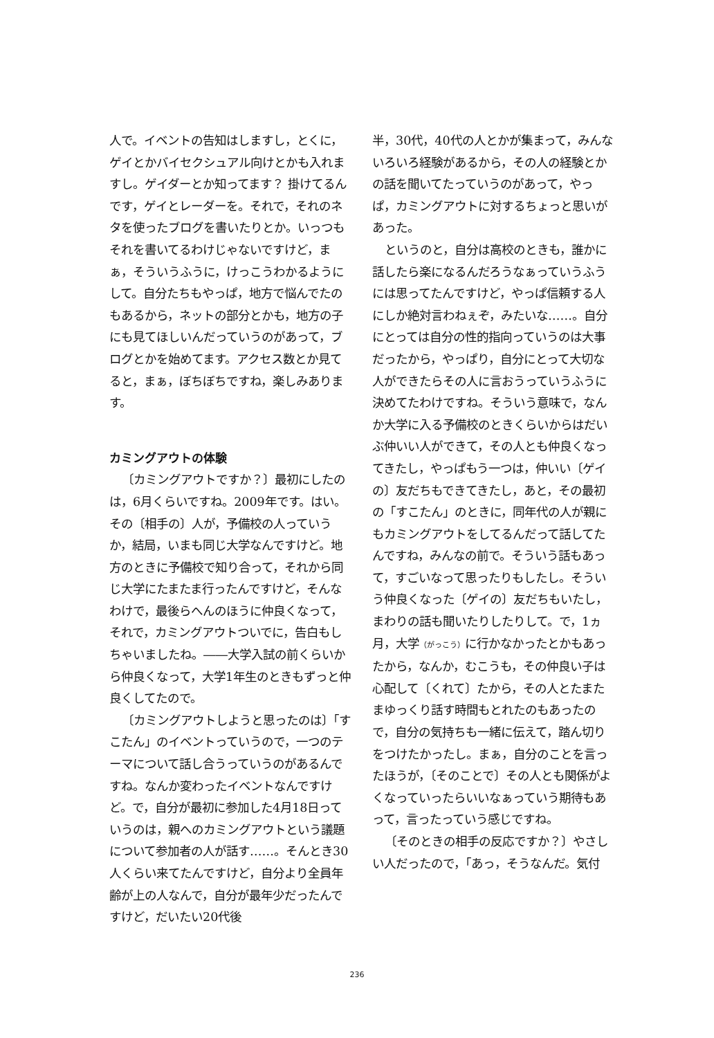人で。イベントの告知はしますし，とくに，ゲイとかバイセクシュアル向けとかも入れますし。ゲイダーとか知ってます？ 掛けてるんです，ゲイとレーダーを。それで，それのネタを使ったブログを書いたりとか。いっつもそれを書いてるわけじゃないですけど，まぁ，そういうふうに，けっこうわかるようにして。自分たちもやっぱ，地方で悩んでたのもあるから，ネットの部分とかも，地方の子にも見てほしいんだっていうのがあって，ブログとかを始めてます。アクセス数とか見てると，まぁ，ぼちぼちですね，楽しみあります。
カミングアウトの体験
〔カミングアウトですか？〕最初にしたのは，6月くらいですね。2009年です。はい。その〔相手の〕人が，予備校の人っていうか，結局，いまも同じ大学なんですけど。地方のときに予備校で知り合って，それから同じ大学にたまたま行ったんですけど，そんなわけで，最後らへんのほうに仲良くなって，それで，カミングアウトついでに，告白もしちゃいましたね。――大学入試の前くらいから仲良くなって，大学1年生のときもずっと仲良くしてたので。
〔カミングアウトしようと思ったのは〕「すこたん」のイベントっていうので，一つのテーマについて話し合うっていうのがあるんですね。なんか変わったイベントなんですけど。で，自分が最初に参加した4月18日っていうのは，親へのカミングアウトという議題について参加者の人が話す……。そんとき30人くらい来てたんですけど，自分より全員年齢が上の人なんで，自分が最年少だったんですけど，だいたい20代後
半，30代，40代の人とかが集まって，みんないろいろ経験があるから，その人の経験とかの話を聞いてたっていうのがあって，やっぱ，カミングアウトに対するちょっと思いがあった。
というのと，自分は高校のときも，誰かに話したら楽になるんだろうなぁっていうふうには思ってたんですけど，やっぱ信頼する人にしか絶対言わねぇぞ，みたいな……。自分にとっては自分の性的指向っていうのは大事だったから，やっぱり，自分にとって大切な人ができたらその人に言おうっていうふうに決めてたわけですね。そういう意味で，なんか大学に入る予備校のときくらいからはだいぶ仲いい人ができて，その人とも仲良くなってきたし，やっぱもう一つは，仲いい〔ゲイの〕友だちもできてきたし，あと，その最初の「すこたん」のときに，同年代の人が親にもカミングアウトをしてるんだって話してたんですね，みんなの前で。そういう話もあって，すごいなって思ったりもしたし。そういう仲良くなった〔ゲイの〕友だちもいたし，まわりの話も聞いたりしたりして。で，1ヵ月，大学（がっこう）に行かなかったとかもあったから，なんか，むこうも，その仲良い子は心配して〔くれて〕たから，その人とたまたまゆっくり話す時間もとれたのもあったので，自分の気持ちも一緒に伝えて，踏ん切りをつけたかったし。まぁ，自分のことを言ったほうが，〔そのことで〕その人とも関係がよくなっていったらいいなぁっていう期待もあって，言ったっていう感じですね。
〔そのときの相手の反応ですか？〕やさしい人だったので，「あっ，そうなんだ。気付
236